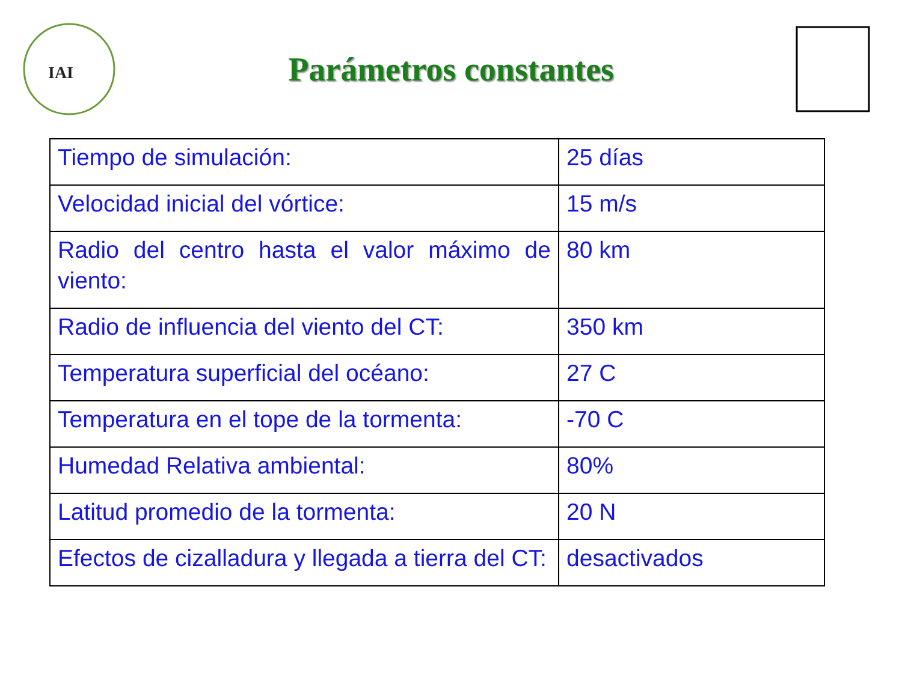IAI
Parámetros constantes
| Tiempo de simulación: | 25 días |
| Velocidad inicial del vórtice: | 15 m/s |
| Radio del centro hasta el valor máximo de viento: | 80 km |
| Radio de influencia del viento del CT: | 350 km |
| Temperatura superficial del océano: | 27 C |
| Temperatura en el tope de la tormenta: | -70 C |
| Humedad Relativa ambiental: | 80% |
| Latitud promedio de la tormenta: | 20 N |
| Efectos de cizalladura y llegada a tierra del CT: | desactivados |